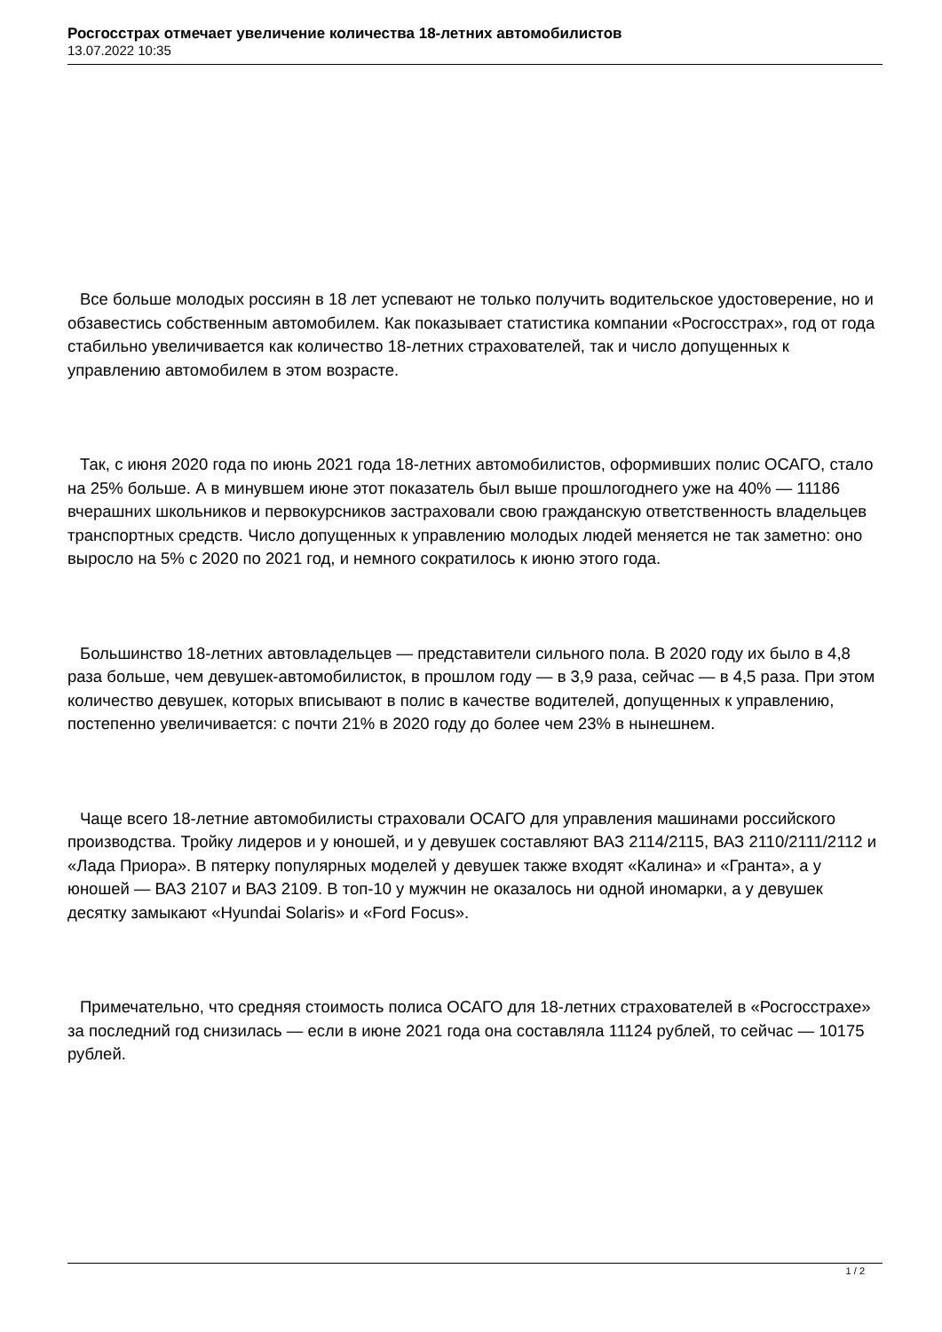Росгосстрах отмечает увеличение количества 18-летних автомобилистов
13.07.2022 10:35
Все больше молодых россиян в 18 лет успевают не только получить водительское удостоверение, но и обзавестись собственным автомобилем. Как показывает статистика компании «Росгосстрах», год от года стабильно увеличивается как количество 18-летних страхователей, так и число допущенных к управлению автомобилем в этом возрасте.
Так, с июня 2020 года по июнь 2021 года 18-летних автомобилистов, оформивших полис ОСАГО, стало на 25% больше. А в минувшем июне этот показатель был выше прошлогоднего уже на 40% — 11186 вчерашних школьников и первокурсников застраховали свою гражданскую ответственность владельцев транспортных средств. Число допущенных к управлению молодых людей меняется не так заметно: оно выросло на 5% с 2020 по 2021 год, и немного сократилось к июню этого года.
Большинство 18-летних автовладельцев — представители сильного пола. В 2020 году их было в 4,8 раза больше, чем девушек-автомобилисток, в прошлом году — в 3,9 раза, сейчас — в 4,5 раза. При этом количество девушек, которых вписывают в полис в качестве водителей, допущенных к управлению, постепенно увеличивается: с почти 21% в 2020 году до более чем 23% в нынешнем.
Чаще всего 18-летние автомобилисты страховали ОСАГО для управления машинами российского производства. Тройку лидеров и у юношей, и у девушек составляют ВАЗ 2114/2115, ВАЗ 2110/2111/2112 и «Лада Приора». В пятерку популярных моделей у девушек также входят «Калина» и «Гранта», а у юношей — ВАЗ 2107 и ВАЗ 2109. В топ-10 у мужчин не оказалось ни одной иномарки, а у девушек десятку замыкают «Hyundai Solaris» и «Ford Focus».
Примечательно, что средняя стоимость полиса ОСАГО для 18-летних страхователей в «Росгосстрахе» за последний год снизилась — если в июне 2021 года она составляла 11124 рублей, то сейчас — 10175 рублей.
1 / 2